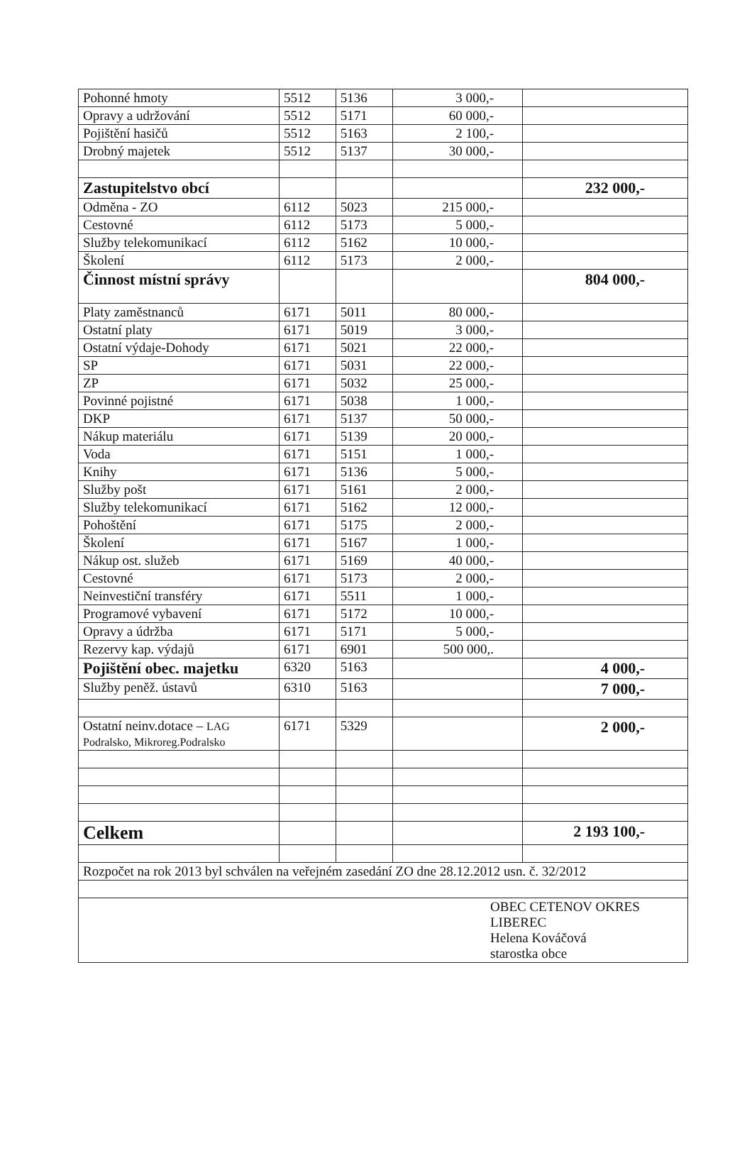| Pohonné hmoty | 5512 | 5136 | 3 000,- | |
| Opravy a udržování | 5512 | 5171 | 60 000,- | |
| Pojištění hasičů | 5512 | 5163 | 2 100,- | |
| Drobný majetek | 5512 | 5137 | 30 000,- | |
| Zastupitelstvo obcí | | | | 232 000,- |
| Odměna - ZO | 6112 | 5023 | 215 000,- | |
| Cestovné | 6112 | 5173 | 5 000,- | |
| Služby telekomunikací | 6112 | 5162 | 10 000,- | |
| Školení | 6112 | 5173 | 2 000,- | |
| Činnost místní správy | | | | 804 000,- |
| Platy zaměstnanců | 6171 | 5011 | 80 000,- | |
| Ostatní platy | 6171 | 5019 | 3 000,- | |
| Ostatní výdaje-Dohody | 6171 | 5021 | 22 000,- | |
| SP | 6171 | 5031 | 22 000,- | |
| ZP | 6171 | 5032 | 25 000,- | |
| Povinné pojistné | 6171 | 5038 | 1 000,- | |
| DKP | 6171 | 5137 | 50 000,- | |
| Nákup materiálu | 6171 | 5139 | 20 000,- | |
| Voda | 6171 | 5151 | 1 000,- | |
| Knihy | 6171 | 5136 | 5 000,- | |
| Služby pošt | 6171 | 5161 | 2 000,- | |
| Služby telekomunikací | 6171 | 5162 | 12 000,- | |
| Pohoštění | 6171 | 5175 | 2 000,- | |
| Školení | 6171 | 5167 | 1 000,- | |
| Nákup ost. služeb | 6171 | 5169 | 40 000,- | |
| Cestovné | 6171 | 5173 | 2 000,- | |
| Neinvestiční transféry | 6171 | 5511 | 1 000,- | |
| Programové vybavení | 6171 | 5172 | 10 000,- | |
| Opravy a údržba | 6171 | 5171 | 5 000,- | |
| Rezervy kap. výdajů | 6171 | 6901 | 500 000,. | |
| Pojištění obec. majetku | 6320 | 5163 | | 4 000,- |
| Služby peněž. ústavů | 6310 | 5163 | | 7 000,- |
| Ostatní neinv.dotace – LAG Podralsko, Mikroreg.Podralsko | 6171 | 5329 | | 2 000,- |
| Celkem | | | | 2 193 100,- |
| Rozpočet na rok 2013 byl schválen na veřejném zasedání ZO dne 28.12.2012 usn. č. 32/2012 | | | | |
| OBEC CETENOV OKRES LIBEREC Helena Kováčová starostka obce | | | | |